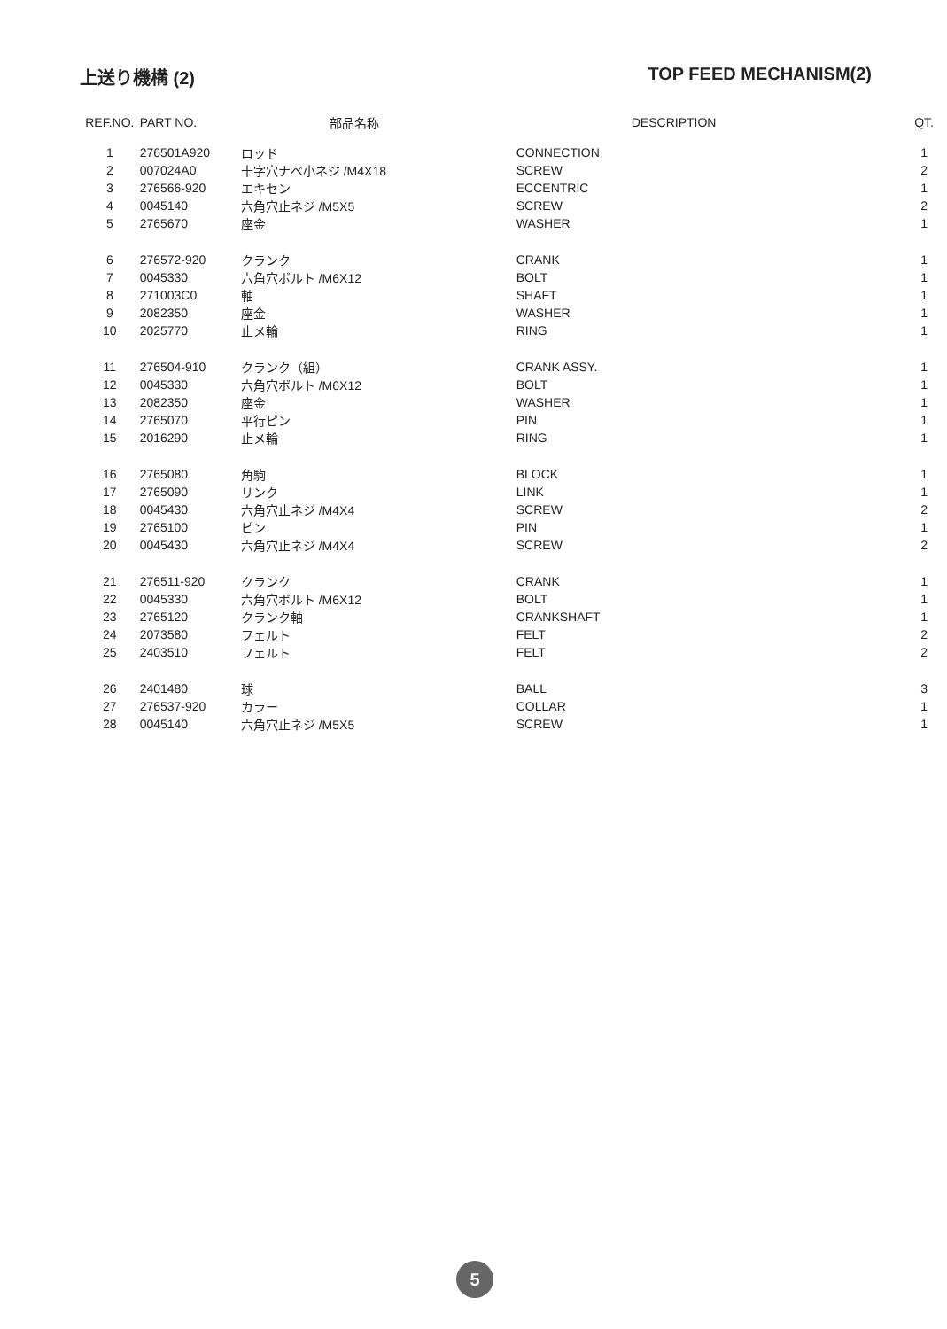上送り機構 (2) TOP FEED MECHANISM(2)
| REF.NO. | PART NO. | 部品名称 | DESCRIPTION | QT. |
| --- | --- | --- | --- | --- |
| 1 | 276501A920 | ロッド | CONNECTION | 1 |
| 2 | 007024A0 | 十字穴ナベ小ネジ /M4X18 | SCREW | 2 |
| 3 | 276566-920 | エキセン | ECCENTRIC | 1 |
| 4 | 0045140 | 六角穴止ネジ /M5X5 | SCREW | 2 |
| 5 | 2765670 | 座金 | WASHER | 1 |
| 6 | 276572-920 | クランク | CRANK | 1 |
| 7 | 0045330 | 六角穴ボルト /M6X12 | BOLT | 1 |
| 8 | 271003C0 | 軸 | SHAFT | 1 |
| 9 | 2082350 | 座金 | WASHER | 1 |
| 10 | 2025770 | 止メ輪 | RING | 1 |
| 11 | 276504-910 | クランク（組） | CRANK ASSY. | 1 |
| 12 | 0045330 | 六角穴ボルト /M6X12 | BOLT | 1 |
| 13 | 2082350 | 座金 | WASHER | 1 |
| 14 | 2765070 | 平行ピン | PIN | 1 |
| 15 | 2016290 | 止メ輪 | RING | 1 |
| 16 | 2765080 | 角駒 | BLOCK | 1 |
| 17 | 2765090 | リンク | LINK | 1 |
| 18 | 0045430 | 六角穴止ネジ /M4X4 | SCREW | 2 |
| 19 | 2765100 | ピン | PIN | 1 |
| 20 | 0045430 | 六角穴止ネジ /M4X4 | SCREW | 2 |
| 21 | 276511-920 | クランク | CRANK | 1 |
| 22 | 0045330 | 六角穴ボルト /M6X12 | BOLT | 1 |
| 23 | 2765120 | クランク軸 | CRANKSHAFT | 1 |
| 24 | 2073580 | フェルト | FELT | 2 |
| 25 | 2403510 | フェルト | FELT | 2 |
| 26 | 2401480 | 球 | BALL | 3 |
| 27 | 276537-920 | カラー | COLLAR | 1 |
| 28 | 0045140 | 六角穴止ネジ /M5X5 | SCREW | 1 |
5